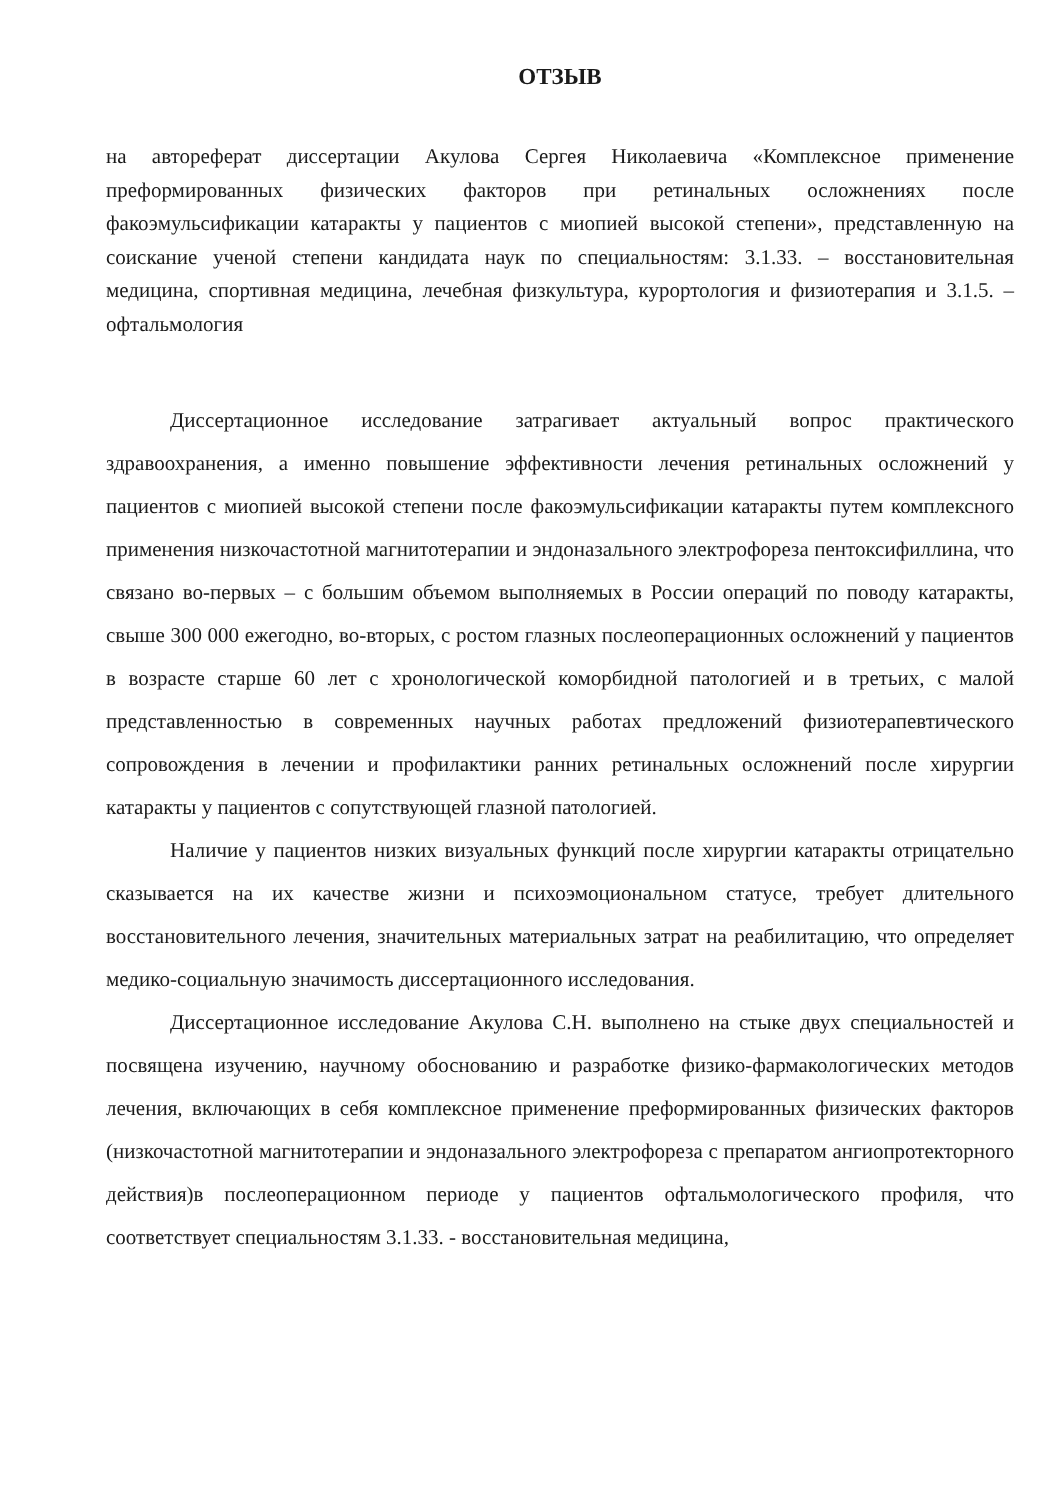ОТЗЫВ
на автореферат диссертации Акулова Сергея Николаевича «Комплексное применение преформированных физических факторов при ретинальных осложнениях после факоэмульсификации катаракты у пациентов с миопией высокой степени», представленную на соискание ученой степени кандидата наук по специальностям: 3.1.33. – восстановительная медицина, спортивная медицина, лечебная физкультура, курортология и физиотерапия и 3.1.5. – офтальмология
Диссертационное исследование затрагивает актуальный вопрос практического здравоохранения, а именно повышение эффективности лечения ретинальных осложнений у пациентов с миопией высокой степени после факоэмульсификации катаракты путем комплексного применения низкочастотной магнитотерапии и эндоназального электрофореза пентоксифиллина, что связано во-первых – с большим объемом выполняемых в России операций по поводу катаракты, свыше 300 000 ежегодно, во-вторых, с ростом глазных послеоперационных осложнений у пациентов в возрасте старше 60 лет с хронологической коморбидной патологией и в третьих, с малой представленностью в современных научных работах предложений физиотерапевтического сопровождения в лечении и профилактики ранних ретинальных осложнений после хирургии катаракты у пациентов с сопутствующей глазной патологией.
Наличие у пациентов низких визуальных функций после хирургии катаракты отрицательно сказывается на их качестве жизни и психоэмоциональном статусе, требует длительного восстановительного лечения, значительных материальных затрат на реабилитацию, что определяет медико-социальную значимость диссертационного исследования.
Диссертационное исследование Акулова С.Н. выполнено на стыке двух специальностей и посвящена изучению, научному обоснованию и разработке физико-фармакологических методов лечения, включающих в себя комплексное применение преформированных физических факторов (низкочастотной магнитотерапии и эндоназального электрофореза с препаратом ангиопротекторного действия)в послеоперационном периоде у пациентов офтальмологического профиля, что соответствует специальностям 3.1.33. - восстановительная медицина,